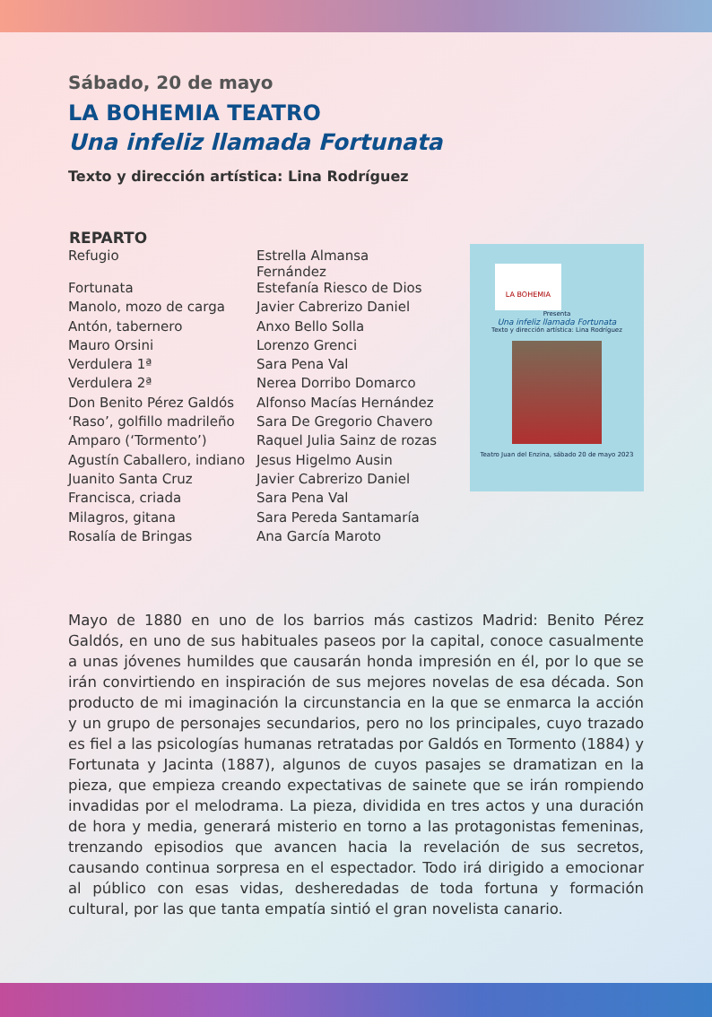Sábado, 20 de mayo
LA BOHEMIA TEATRO
Una infeliz llamada Fortunata
Texto y dirección artística: Lina Rodríguez
| REPARTO | |
| --- | --- |
| Refugio | Estrella Almansa Fernández |
| Fortunata | Estefanía Riesco de Dios |
| Manolo, mozo de carga | Javier Cabrerizo Daniel |
| Antón, tabernero | Anxo Bello Solla |
| Mauro Orsini | Lorenzo Grenci |
| Verdulera 1ª | Sara Pena Val |
| Verdulera 2ª | Nerea Dorribo Domarco |
| Don Benito Pérez Galdós | Alfonso Macías Hernández |
| ‘Raso’, golfillo madrileño | Sara De Gregorio Chavero |
| Amparo (‘Tormento’) | Raquel Julia Sainz de rozas |
| Agustín Caballero, indiano | Jesus Higelmo Ausin |
| Juanito Santa Cruz | Javier Cabrerizo Daniel |
| Francisca, criada | Sara Pena Val |
| Milagros, gitana | Sara Pereda Santamaría |
| Rosalía de Bringas | Ana García Maroto |
LA BOHEMIA
Presenta
Una infeliz llamada Fortunata
Texto y dirección artística: Lina Rodríguez
Teatro Juan del Enzina, sábado 20 de mayo 2023
Mayo de 1880 en uno de los barrios más castizos Madrid: Benito Pérez Galdós, en uno de sus habituales paseos por la capital, conoce casualmente a unas jóvenes humildes que causarán honda impresión en él, por lo que se irán convirtiendo en inspiración de sus mejores novelas de esa década. Son producto de mi imaginación la circunstancia en la que se enmarca la acción y un grupo de personajes secundarios, pero no los principales, cuyo trazado es fiel a las psicologías humanas retratadas por Galdós en Tormento (1884) y Fortunata y Jacinta (1887), algunos de cuyos pasajes se dramatizan en la pieza, que empieza creando expectativas de sainete que se irán rompiendo invadidas por el melodrama. La pieza, dividida en tres actos y una duración de hora y media, generará misterio en torno a las protagonistas femeninas, trenzando episodios que avancen hacia la revelación de sus secretos, causando continua sorpresa en el espectador. Todo irá dirigido a emocionar al público con esas vidas, desheredadas de toda fortuna y formación cultural, por las que tanta empatía sintió el gran novelista canario.